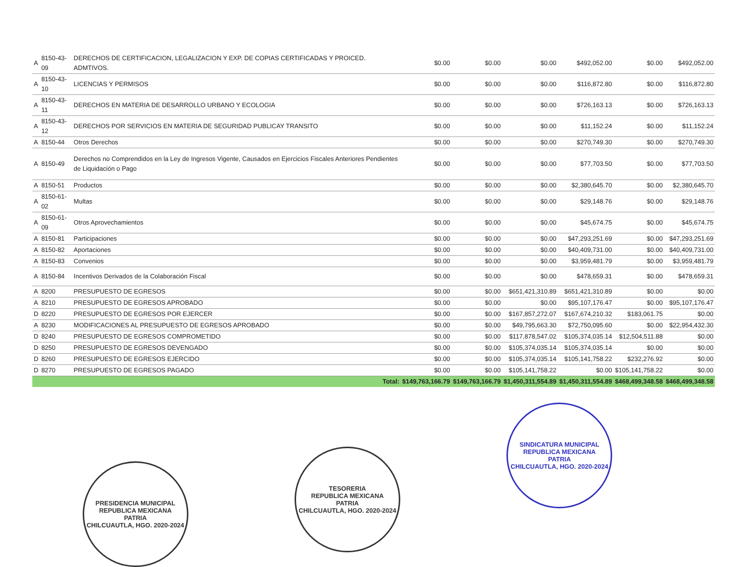| A | 8150-43-09 | DERECHOS DE CERTIFICACION, LEGALIZACION Y EXP. DE COPIAS CERTIFICADAS Y PROICED. ADMTIVOS. | $0.00 | $0.00 | $0.00 | $492,052.00 | $0.00 | $492,052.00 |
| A | 8150-43-10 | LICENCIAS Y PERMISOS | $0.00 | $0.00 | $0.00 | $116,872.80 | $0.00 | $116,872.80 |
| A | 8150-43-11 | DERECHOS EN MATERIA DE DESARROLLO URBANO Y ECOLOGIA | $0.00 | $0.00 | $0.00 | $726,163.13 | $0.00 | $726,163.13 |
| A | 8150-43-12 | DERECHOS POR SERVICIOS EN MATERIA DE SEGURIDAD PUBLICAY TRANSITO | $0.00 | $0.00 | $0.00 | $11,152.24 | $0.00 | $11,152.24 |
| A | 8150-44 | Otros Derechos | $0.00 | $0.00 | $0.00 | $270,749.30 | $0.00 | $270,749.30 |
| A | 8150-49 | Derechos no Comprendidos en la Ley de Ingresos Vigente, Causados en Ejercicios Fiscales Anteriores Pendientes de Liquidación o Pago | $0.00 | $0.00 | $0.00 | $77,703.50 | $0.00 | $77,703.50 |
| A | 8150-51 | Productos | $0.00 | $0.00 | $0.00 | $2,380,645.70 | $0.00 | $2,380,645.70 |
| A | 8150-61-02 | Multas | $0.00 | $0.00 | $0.00 | $29,148.76 | $0.00 | $29,148.76 |
| A | 8150-61-09 | Otros Aprovechamientos | $0.00 | $0.00 | $0.00 | $45,674.75 | $0.00 | $45,674.75 |
| A | 8150-81 | Participaciones | $0.00 | $0.00 | $0.00 | $47,293,251.69 | $0.00 | $47,293,251.69 |
| A | 8150-82 | Aportaciones | $0.00 | $0.00 | $0.00 | $40,409,731.00 | $0.00 | $40,409,731.00 |
| A | 8150-83 | Convenios | $0.00 | $0.00 | $0.00 | $3,959,481.79 | $0.00 | $3,959,481.79 |
| A | 8150-84 | Incentivos Derivados de la Colaboración Fiscal | $0.00 | $0.00 | $0.00 | $478,659.31 | $0.00 | $478,659.31 |
| A | 8200 | PRESUPUESTO DE EGRESOS | $0.00 | $0.00 | $651,421,310.89 | $651,421,310.89 | $0.00 | $0.00 |
| A | 8210 | PRESUPUESTO DE EGRESOS APROBADO | $0.00 | $0.00 | $0.00 | $95,107,176.47 | $0.00 | $95,107,176.47 |
| D | 8220 | PRESUPUESTO DE EGRESOS POR EJERCER | $0.00 | $0.00 | $167,857,272.07 | $167,674,210.32 | $183,061.75 | $0.00 |
| A | 8230 | MODIFICACIONES AL PRESUPUESTO DE EGRESOS APROBADO | $0.00 | $0.00 | $49,795,663.30 | $72,750,095.60 | $0.00 | $22,954,432.30 |
| D | 8240 | PRESUPUESTO DE EGRESOS COMPROMETIDO | $0.00 | $0.00 | $117,878,547.02 | $105,374,035.14 | $12,504,511.88 | $0.00 |
| D | 8250 | PRESUPUESTO DE EGRESOS DEVENGADO | $0.00 | $0.00 | $105,374,035.14 | $105,374,035.14 | $0.00 | $0.00 |
| D | 8260 | PRESUPUESTO DE EGRESOS EJERCIDO | $0.00 | $0.00 | $105,374,035.14 | $105,141,758.22 | $232,276.92 | $0.00 |
| D | 8270 | PRESUPUESTO DE EGRESOS PAGADO | $0.00 | $0.00 | $105,141,758.22 | $0.00 | $105,141,758.22 | $0.00 |
| | | Total: | $149,763,166.79 | $149,763,166.79 | $1,450,311,554.89 | $1,450,311,554.89 | $468,499,348.58 | $468,499,348.58 |
PRESIDENCIA MUNICIPAL
REPUBLICA MEXICANA
PATRIA
CHILCUAUTLA, HGO. 2020-2024
TESORERIA
REPUBLICA MEXICANA
PATRIA
CHILCUAUTLA, HGO. 2020-2024
SINDICATURA MUNICIPAL
REPUBLICA MEXICANA
PATRIA
CHILCUAUTLA, HGO. 2020-2024